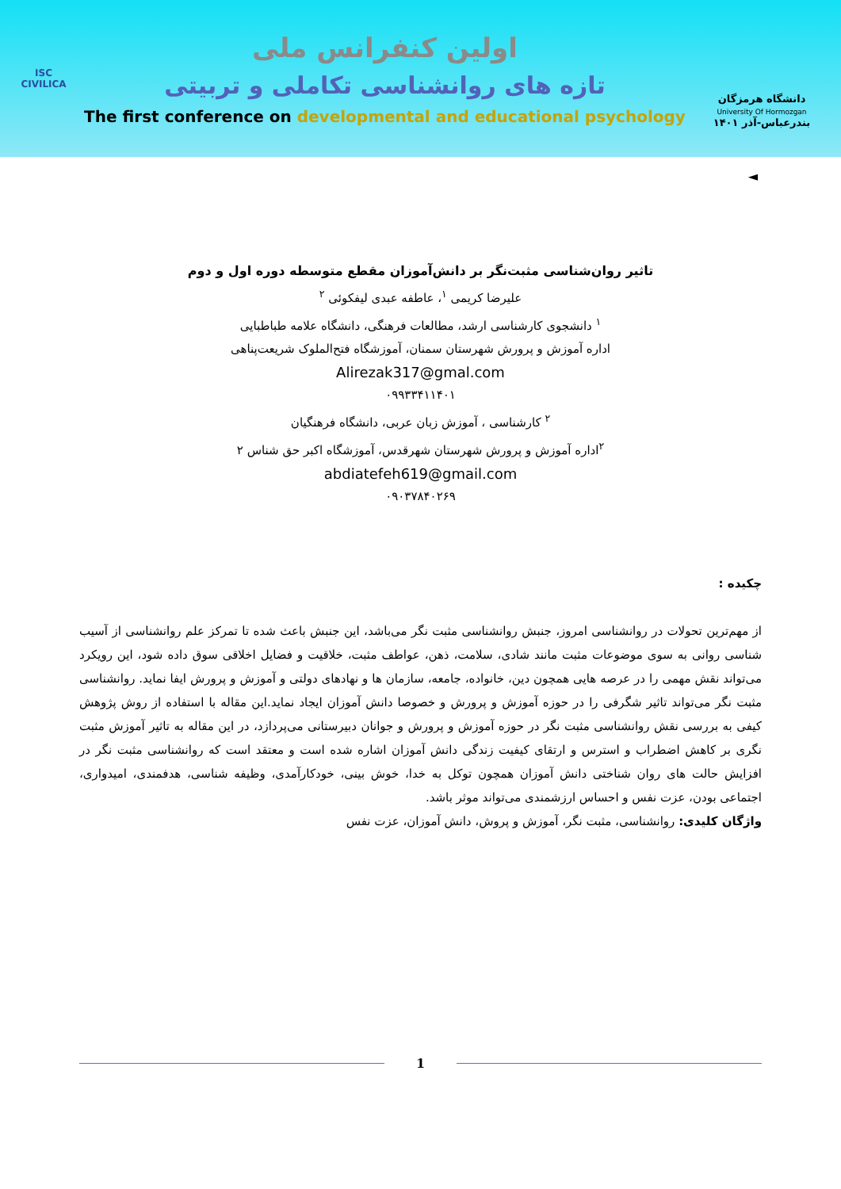ISC
CIVILICA
اولین کنفرانس ملی
تازه های روانشناسی تکاملی و تربیتی
The first conference on developmental and educational psychology
دانشگاه هرمزگان
University Of Hormozgan
بندرعباس-آذر ۱۴۰۱
◄
تاثیر روان‌شناسی مثبت‌نگر بر دانش‌آموزان مقطع متوسطه دوره اول و دوم
علیرضا کریمی <sup>۱</sup>، عاطفه عبدی لیفکوئی <sup>۲</sup>
<sup>۱</sup> دانشجوی کارشناسی ارشد، مطالعات فرهنگی، دانشگاه علامه طباطبایی
اداره آموزش و پرورش شهرستان سمنان، آموزشگاه فتح‌الملوک شریعت‌پناهی
Alirezak317@gmal.com
۰۹۹۳۳۴۱۱۴۰۱
<sup>۲</sup> کارشناسی ، آموزش زبان عربی، دانشگاه فرهنگیان
<sup>۲</sup> اداره آموزش و پرورش شهرستان شهرقدس، آموزشگاه اکبر حق شناس ۲
abdiatefeh619@gmail.com
۰۹۰۳۷۸۴۰۲۶۹
چکیده :
از مهم‌ترین تحولات در روانشناسی امروز، جنبش روانشناسی مثبت نگر می‌باشد، این جنبش باعث شده تا تمرکز علم روانشناسی از آسیب شناسی روانی به سوی موضوعات مثبت مانند شادی، سلامت، ذهن، عواطف مثبت، خلاقیت و فضایل اخلاقی سوق داده شود، این رویکرد می‌تواند نقش مهمی را در عرصه هایی همچون دین، خانواده، جامعه، سازمان ها و نهادهای دولتی و آموزش و پرورش ایفا نماید. روانشناسی مثبت نگر می‌تواند تاثیر شگرفی را در حوزه آموزش و پرورش و خصوصا دانش آموزان ایجاد نماید.این مقاله با استفاده از روش پژوهش کیفی به بررسی نقش روانشناسی مثبت نگر در حوزه آموزش و پرورش و جوانان دبیرستانی می‌پردازد، در این مقاله به تاثیر آموزش مثبت نگری بر کاهش اضطراب و استرس و ارتقای کیفیت زندگی دانش آموزان اشاره شده است و معتقد است که روانشناسی مثبت نگر در افزایش حالت های روان شناختی دانش آموزان همچون توکل به خدا، خوش بینی، خودکارآمدی، وظیفه شناسی، هدفمندی، امیدواری، اجتماعی بودن، عزت نفس و احساس ارزشمندی می‌تواند موثر باشد.
واژگان کلیدی: روانشناسی، مثبت نگر، آموزش و پروش، دانش آموزان، عزت نفس
1